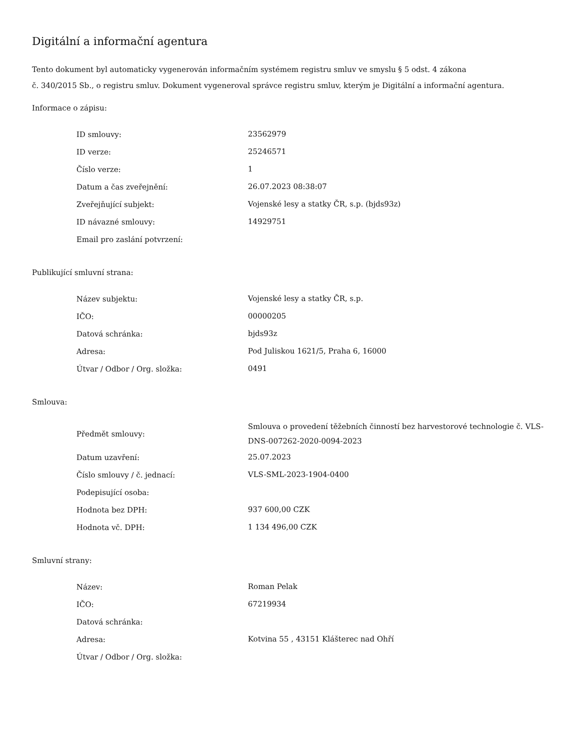Digitální a informační agentura
Tento dokument byl automaticky vygenerován informačním systémem registru smluv ve smyslu § 5 odst. 4 zákona
č. 340/2015 Sb., o registru smluv. Dokument vygeneroval správce registru smluv, kterým je Digitální a informační agentura.
Informace o zápisu:
| ID smlouvy: | 23562979 |
| ID verze: | 25246571 |
| Číslo verze: | 1 |
| Datum a čas zveřejnění: | 26.07.2023 08:38:07 |
| Zveřejňující subjekt: | Vojenské lesy a statky ČR, s.p. (bjds93z) |
| ID návazné smlouvy: | 14929751 |
| Email pro zaslání potvrzení: | |
Publikující smluvní strana:
| Název subjektu: | Vojenské lesy a statky ČR, s.p. |
| IČO: | 00000205 |
| Datová schránka: | bjds93z |
| Adresa: | Pod Juliskou 1621/5, Praha 6, 16000 |
| Útvar / Odbor / Org. složka: | 0491 |
Smlouva:
| Předmět smlouvy: | Smlouva o provedení těžebních činností bez harvestorové technologie č. VLS-DNS-007262-2020-0094-2023 |
| Datum uzavření: | 25.07.2023 |
| Číslo smlouvy / č. jednací: | VLS-SML-2023-1904-0400 |
| Podepisující osoba: | |
| Hodnota bez DPH: | 937 600,00 CZK |
| Hodnota vč. DPH: | 1 134 496,00 CZK |
Smluvní strany:
| Název: | Roman Pelak |
| IČO: | 67219934 |
| Datová schránka: | |
| Adresa: | Kotvina 55 , 43151 Klášterec nad Ohří |
| Útvar / Odbor / Org. složka: | |